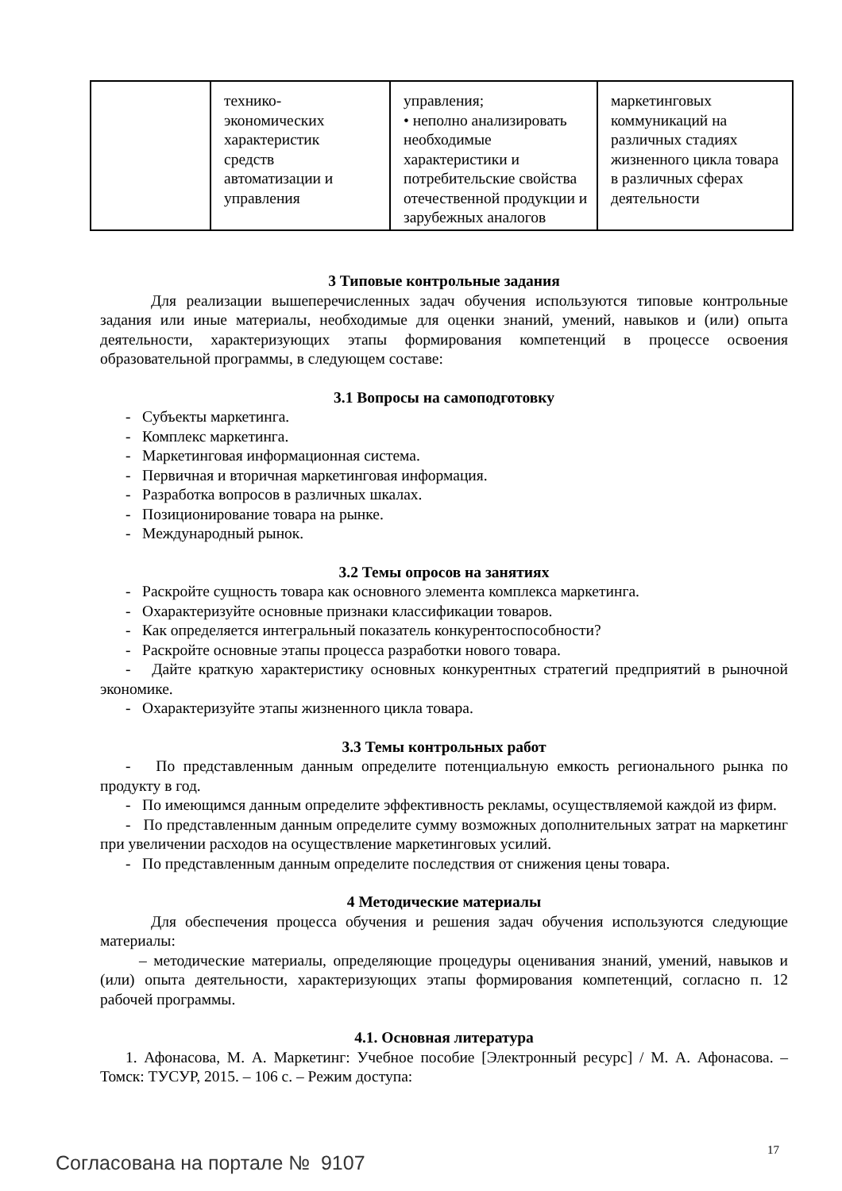| | технико- экономических характеристик средств автоматизации и управления | управления; • неполно анализировать необходимые характеристики и потребительские свойства отечественной продукции и зарубежных аналогов | маркетинговых коммуникаций на различных стадиях жизненного цикла товара в различных сферах деятельности |
3 Типовые контрольные задания
Для реализации вышеперечисленных задач обучения используются типовые контрольные задания или иные материалы, необходимые для оценки знаний, умений, навыков и (или) опыта деятельности, характеризующих этапы формирования компетенций в процессе освоения образовательной программы, в следующем составе:
3.1 Вопросы на самоподготовку
- Субъекты маркетинга.
- Комплекс маркетинга.
- Маркетинговая информационная система.
- Первичная и вторичная маркетинговая информация.
- Разработка вопросов в различных шкалах.
- Позиционирование товара на рынке.
- Международный рынок.
3.2 Темы опросов на занятиях
- Раскройте сущность товара как основного элемента комплекса маркетинга.
- Охарактеризуйте основные признаки классификации товаров.
- Как определяется интегральный показатель конкурентоспособности?
- Раскройте основные этапы процесса разработки нового товара.
- Дайте краткую характеристику основных конкурентных стратегий предприятий в рыночной экономике.
- Охарактеризуйте этапы жизненного цикла товара.
3.3 Темы контрольных работ
- По представленным данным определите потенциальную емкость регионального рынка по продукту в год.
- По имеющимся данным определите эффективность рекламы, осуществляемой каждой из фирм.
- По представленным данным определите сумму возможных дополнительных затрат на маркетинг при увеличении расходов на осуществление маркетинговых усилий.
- По представленным данным определите последствия от снижения цены товара.
4 Методические материалы
Для обеспечения процесса обучения и решения задач обучения используются следующие материалы:
– методические материалы, определяющие процедуры оценивания знаний, умений, навыков и (или) опыта деятельности, характеризующих этапы формирования компетенций, согласно п. 12 рабочей программы.
4.1. Основная литература
1. Афонасова, М. А. Маркетинг: Учебное пособие [Электронный ресурс] / М. А. Афонасова. – Томск: ТУСУР, 2015. – 106 с. – Режим доступа:
17
Согласована на портале № 9107